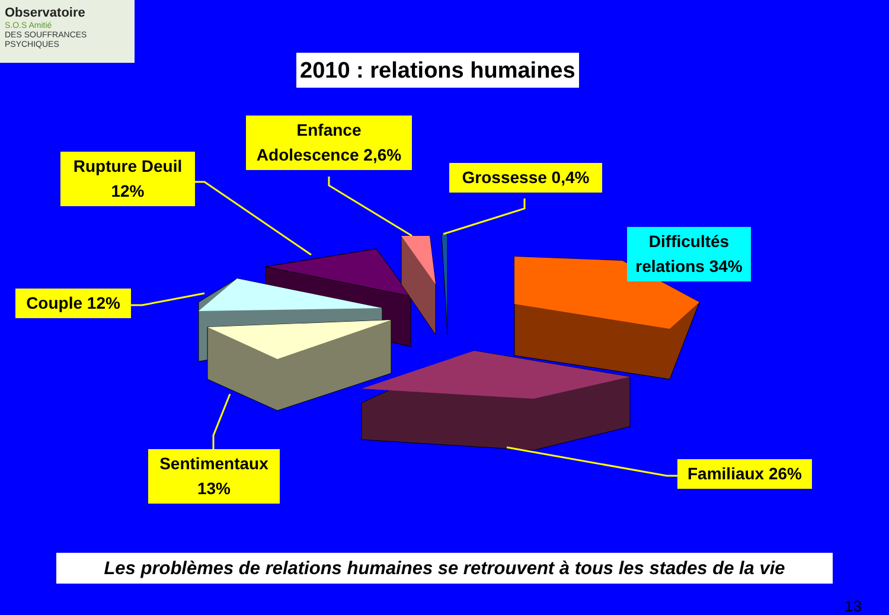Observatoire
S.O.S Amitié
DES SOUFFRANCES PSYCHIQUES
2010 : relations humaines
Rupture Deuil
12%
Enfance
Adolescence 2,6%
Grossesse 0,4%
Difficultés
relations 34%
Couple 12%
Sentimentaux
13%
Familiaux 26%
Les problèmes de relations humaines se retrouvent à tous les stades de la vie
13